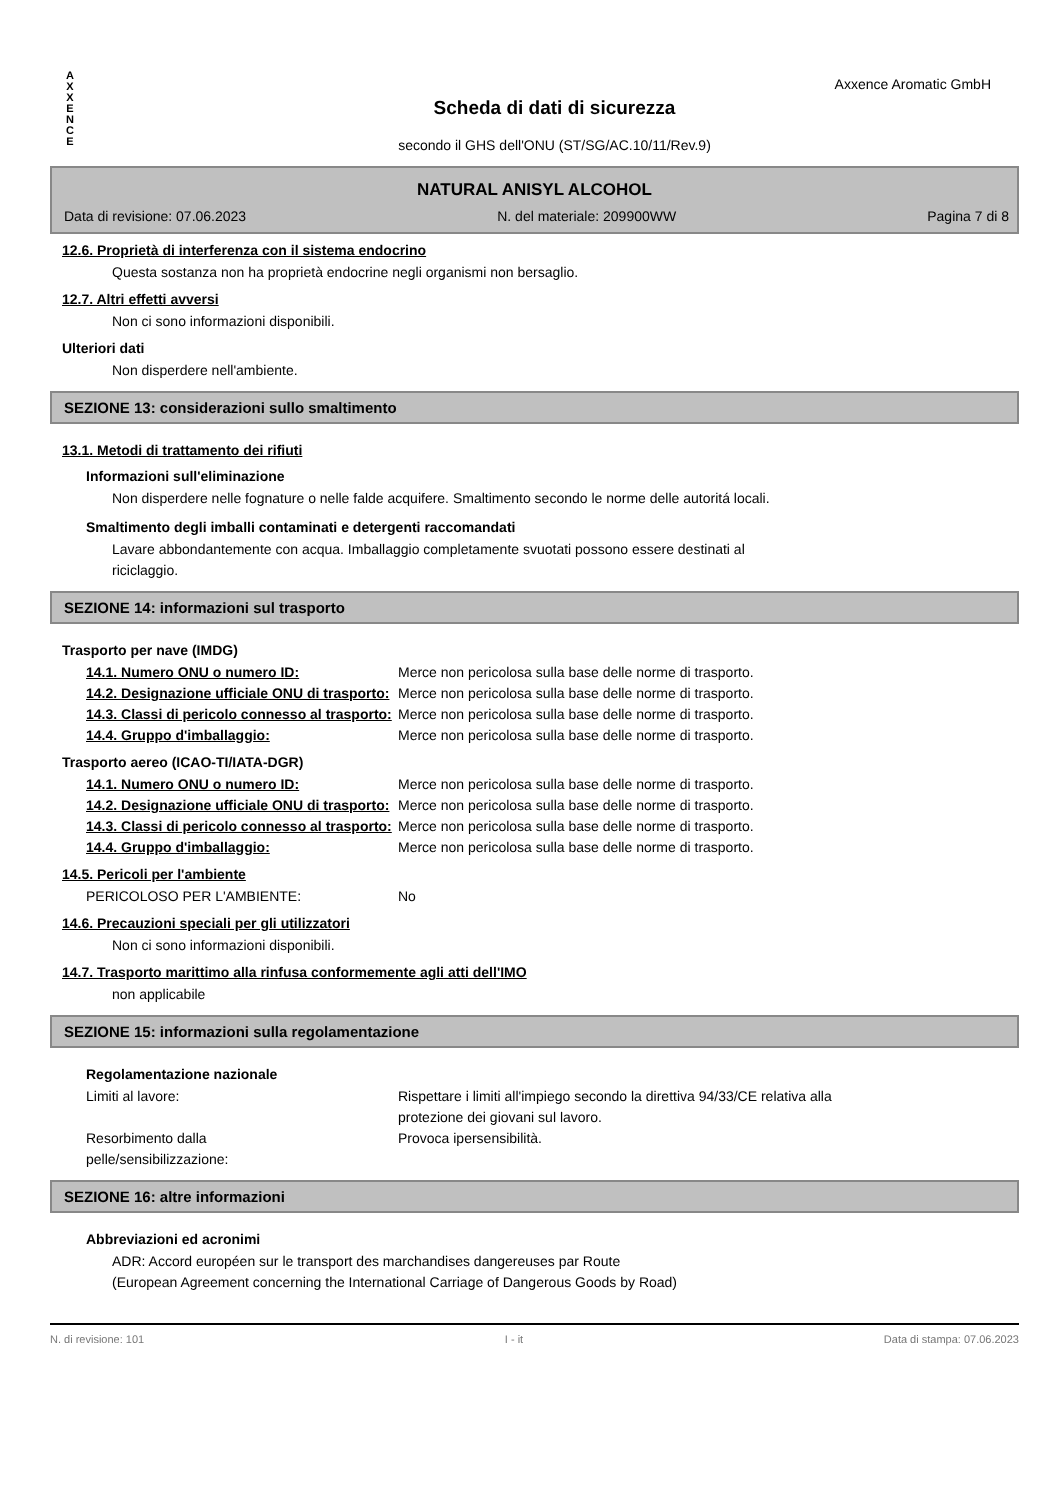Axxence Aromatic GmbH
A
X
X
E
N
C
E
Scheda di dati di sicurezza
secondo il GHS dell'ONU (ST/SG/AC.10/11/Rev.9)
NATURAL ANISYL ALCOHOL
Data di revisione: 07.06.2023 N. del materiale: 209900WW Pagina 7 di 8
12.6. Proprietà di interferenza con il sistema endocrino
Questa sostanza non ha proprietà endocrine negli organismi non bersaglio.
12.7. Altri effetti avversi
Non ci sono informazioni disponibili.
Ulteriori dati
Non disperdere nell'ambiente.
SEZIONE 13: considerazioni sullo smaltimento
13.1. Metodi di trattamento dei rifiuti
Informazioni sull'eliminazione
Non disperdere nelle fognature o nelle falde acquifere. Smaltimento secondo le norme delle autoritá locali.
Smaltimento degli imballi contaminati e detergenti raccomandati
Lavare abbondantemente con acqua. Imballaggio completamente svuotati possono essere destinati al
riciclaggio.
SEZIONE 14: informazioni sul trasporto
Trasporto per nave (IMDG)
| 14.1. Numero ONU o numero ID: | Merce non pericolosa sulla base delle norme di trasporto. |
| 14.2. Designazione ufficiale ONU di trasporto: | Merce non pericolosa sulla base delle norme di trasporto. |
| 14.3. Classi di pericolo connesso al trasporto: | Merce non pericolosa sulla base delle norme di trasporto. |
| 14.4. Gruppo d'imballaggio: | Merce non pericolosa sulla base delle norme di trasporto. |
Trasporto aereo (ICAO-TI/IATA-DGR)
| 14.1. Numero ONU o numero ID: | Merce non pericolosa sulla base delle norme di trasporto. |
| 14.2. Designazione ufficiale ONU di trasporto: | Merce non pericolosa sulla base delle norme di trasporto. |
| 14.3. Classi di pericolo connesso al trasporto: | Merce non pericolosa sulla base delle norme di trasporto. |
| 14.4. Gruppo d'imballaggio: | Merce non pericolosa sulla base delle norme di trasporto. |
14.5. Pericoli per l'ambiente
| PERICOLOSO PER L'AMBIENTE: | No |
14.6. Precauzioni speciali per gli utilizzatori
Non ci sono informazioni disponibili.
14.7. Trasporto marittimo alla rinfusa conformemente agli atti dell'IMO
non applicabile
SEZIONE 15: informazioni sulla regolamentazione
Regolamentazione nazionale
| Limiti al lavore: | Rispettare i limiti all'impiego secondo la direttiva 94/33/CE relativa alla protezione dei giovani sul lavoro. |
| Resorbimento dalla pelle/sensibilizzazione: | Provoca ipersensibilità. |
SEZIONE 16: altre informazioni
Abbreviazioni ed acronimi
ADR: Accord européen sur le transport des marchandises dangereuses par Route
(European Agreement concerning the International Carriage of Dangerous Goods by Road)
N. di revisione: 101 I - it Data di stampa: 07.06.2023